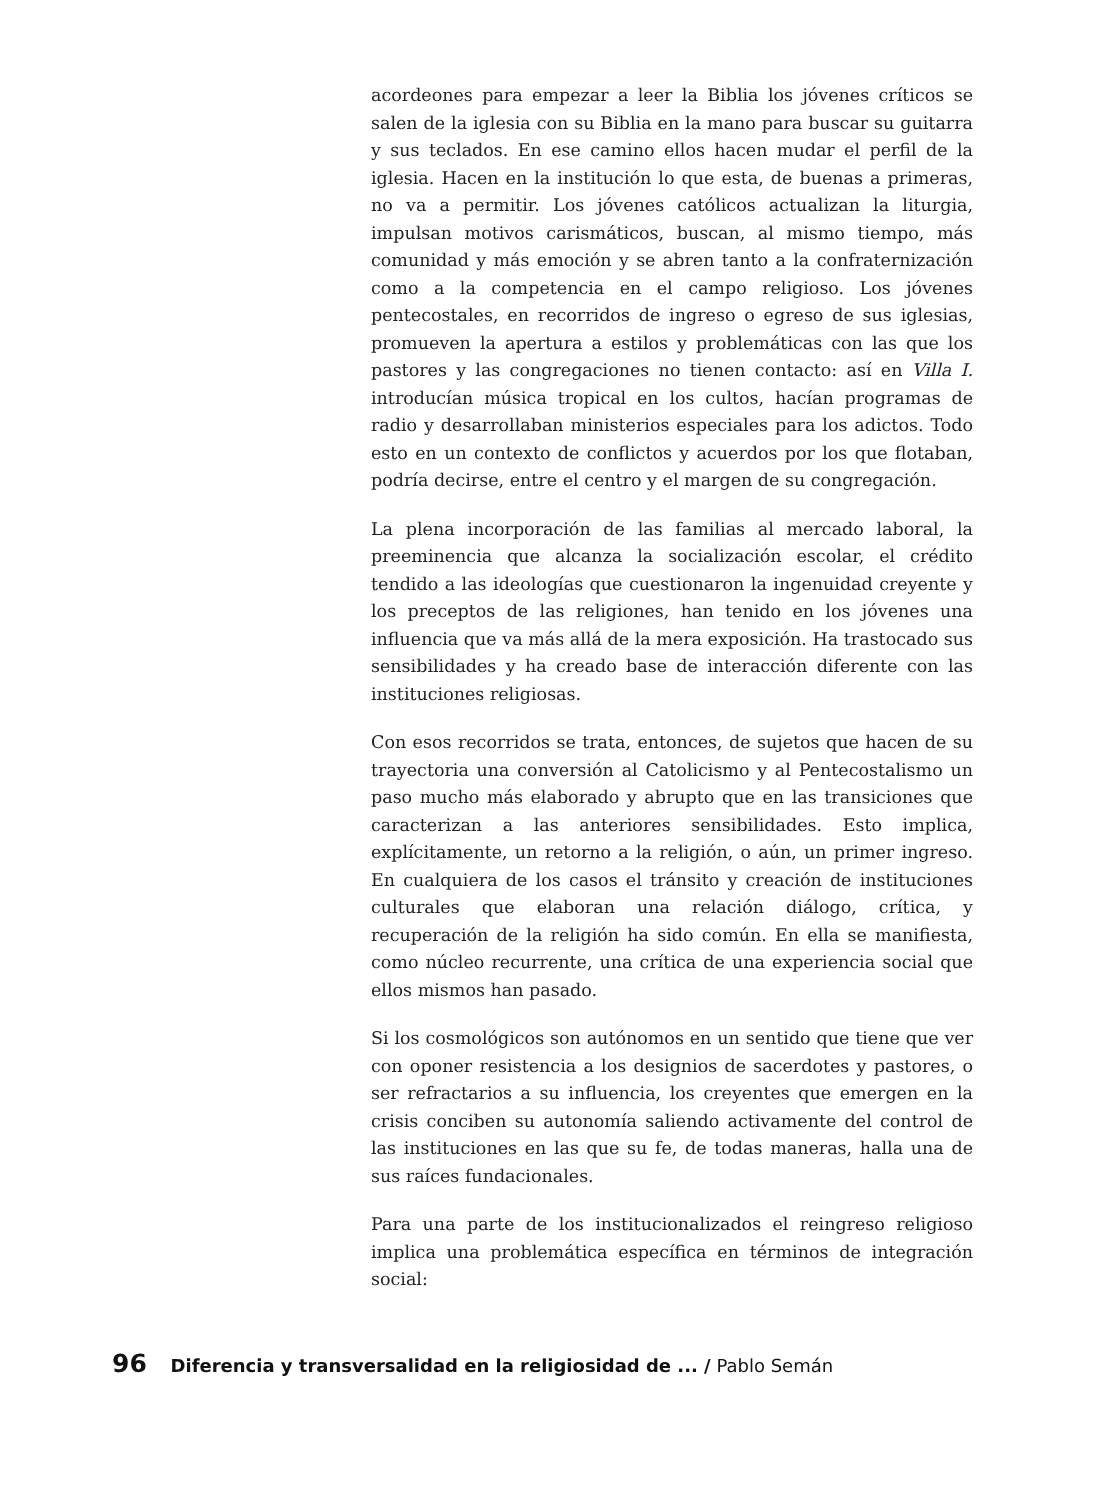acordeones para empezar a leer la Biblia los jóvenes críticos se salen de la iglesia con su Biblia en la mano para buscar su guitarra y sus teclados. En ese camino ellos hacen mudar el perfil de la iglesia. Hacen en la institución lo que esta, de buenas a primeras, no va a permitir. Los jóvenes católicos actualizan la liturgia, impulsan motivos carismáticos, buscan, al mismo tiempo, más comunidad y más emoción y se abren tanto a la confraternización como a la competencia en el campo religioso. Los jóvenes pentecostales, en recorridos de ingreso o egreso de sus iglesias, promueven la apertura a estilos y problemáticas con las que los pastores y las congregaciones no tienen contacto: así en Villa I. introducían música tropical en los cultos, hacían programas de radio y desarrollaban ministerios especiales para los adictos. Todo esto en un contexto de conflictos y acuerdos por los que flotaban, podría decirse, entre el centro y el margen de su congregación.
La plena incorporación de las familias al mercado laboral, la preeminencia que alcanza la socialización escolar, el crédito tendido a las ideologías que cuestionaron la ingenuidad creyente y los preceptos de las religiones, han tenido en los jóvenes una influencia que va más allá de la mera exposición. Ha trastocado sus sensibilidades y ha creado base de interacción diferente con las instituciones religiosas.
Con esos recorridos se trata, entonces, de sujetos que hacen de su trayectoria una conversión al Catolicismo y al Pentecostalismo un paso mucho más elaborado y abrupto que en las transiciones que caracterizan a las anteriores sensibilidades. Esto implica, explícitamente, un retorno a la religión, o aún, un primer ingreso. En cualquiera de los casos el tránsito y creación de instituciones culturales que elaboran una relación diálogo, crítica, y recuperación de la religión ha sido común. En ella se manifiesta, como núcleo recurrente, una crítica de una experiencia social que ellos mismos han pasado.
Si los cosmológicos son autónomos en un sentido que tiene que ver con oponer resistencia a los designios de sacerdotes y pastores, o ser refractarios a su influencia, los creyentes que emergen en la crisis conciben su autonomía saliendo activamente del control de las instituciones en las que su fe, de todas maneras, halla una de sus raíces fundacionales.
Para una parte de los institucionalizados el reingreso religioso implica una problemática específica en términos de integración social:
96 Diferencia y transversalidad en la religiosidad de ... / Pablo Semán